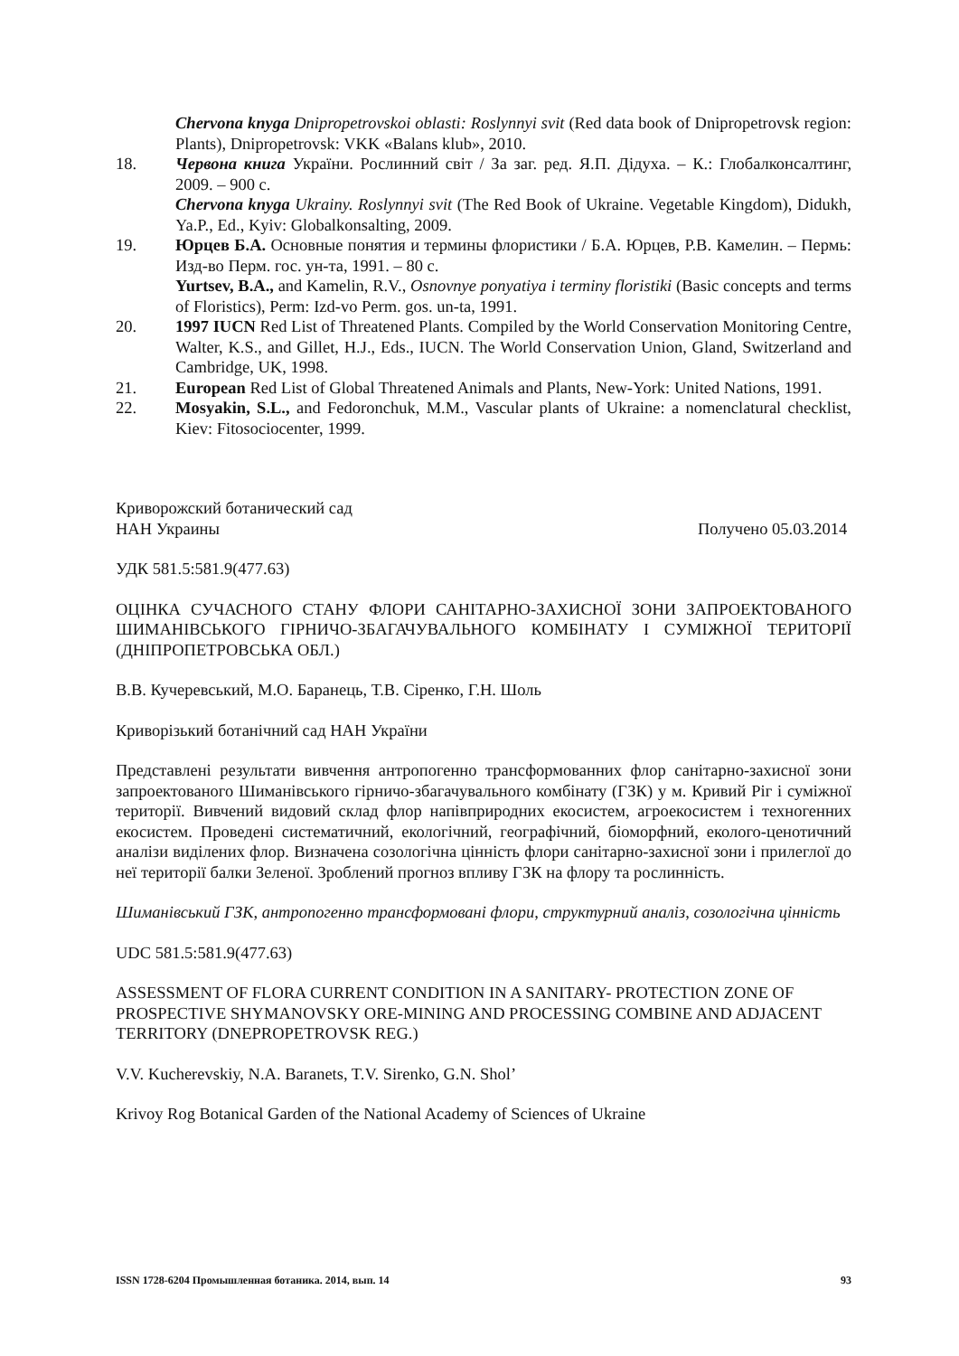Chervona knyga Dnipropetrovskoi oblasti: Roslynnyi svit (Red data book of Dnipropetrovsk region: Plants), Dnipropetrovsk: VKK «Balans klub», 2010.
18. Червона книга України. Рослинний світ / За заг. ред. Я.П. Дідуха. – К.: Глобалконсалтинг, 2009. – 900 с.
Chervona knyga Ukrainy. Roslynnyi svit (The Red Book of Ukraine. Vegetable Kingdom), Didukh, Ya.P., Ed., Kyiv: Globalkonsalting, 2009.
19. Юрцев Б.А. Основные понятия и термины флористики / Б.А. Юрцев, Р.В. Камелин. – Пермь: Изд-во Перм. гос. ун-та, 1991. – 80 с.
Yurtsev, B.A., and Kamelin, R.V., Osnovnye ponyatiya i terminy floristiki (Basic concepts and terms of Floristics), Perm: Izd-vo Perm. gos. un-ta, 1991.
20. 1997 IUCN Red List of Threatened Plants. Compiled by the World Conservation Monitoring Centre, Walter, K.S., and Gillet, H.J., Eds., IUCN. The World Conservation Union, Gland, Switzerland and Cambridge, UK, 1998.
21. European Red List of Global Threatened Animals and Plants, New-York: United Nations, 1991.
22. Mosyakin, S.L., and Fedoronchuk, M.M., Vascular plants of Ukraine: a nomenclatural checklist, Kiev: Fitosociocenter, 1999.
Криворожский ботанический сад
НАН Украины Получено 05.03.2014
УДК 581.5:581.9(477.63)
ОЦІНКА СУЧАСНОГО СТАНУ ФЛОРИ САНІТАРНО-ЗАХИСНОЇ ЗОНИ ЗАПРОЕКТОВАНОГО ШИМАНІВСЬКОГО ГІРНИЧО-ЗБАГАЧУВАЛЬНОГО КОМБІНАТУ І СУМІЖНОЇ ТЕРИТОРІЇ (ДНІПРОПЕТРОВСЬКА ОБЛ.)
В.В. Кучеревський, М.О. Баранець, Т.В. Сіренко, Г.Н. Шоль
Криворізький ботанічний сад НАН України
Представлені результати вивчення антропогенно трансформованних флор санітарно-захисної зони запроектованого Шиманівського гірничо-збагачувального комбінату (ГЗК) у м. Кривий Ріг і суміжної території. Вивчений видовий склад флор напівприродних екосистем, агроекосистем і техногенних екосистем. Проведені систематичний, екологічний, географічний, біоморфний, еколого-ценотичний аналізи виділених флор. Визначена созологічна цінність флори санітарно-захисної зони і прилеглої до неї території балки Зеленої. Зроблений прогноз впливу ГЗК на флору та рослинність.
Шиманівський ГЗК, антропогенно трансформовані флори, структурний аналіз, созологічна цінність
UDC 581.5:581.9(477.63)
ASSESSMENT OF FLORA CURRENT CONDITION IN A SANITARY- PROTECTION ZONE OF PROSPECTIVE SHYMANOVSKY ORE-MINING AND PROCESSING COMBINE AND ADJACENT TERRITORY (DNEPROPETROVSK REG.)
V.V. Kucherevskiy, N.A. Baranets, T.V. Sirenko, G.N. Shol’
Krivoy Rog Botanical Garden of the National Academy of Sciences of Ukraine
ISSN 1728-6204 Промышленная ботаника. 2014, вып. 14 93